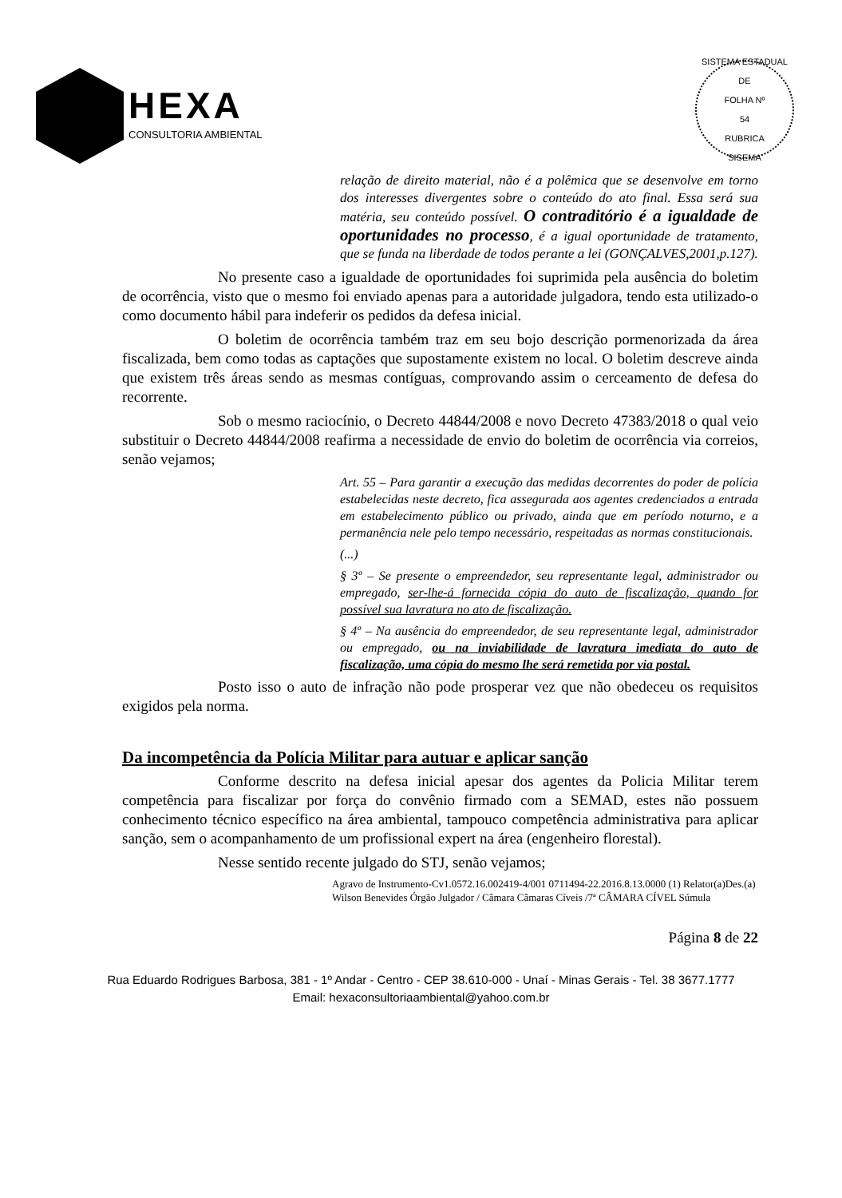HEXA
CONSULTORIA AMBIENTAL
SISTEMA ESTADUAL DE
FOLHA Nº
54
RUBRICA
SISEMA
relação de direito material, não é a polêmica que se desenvolve em torno dos interesses divergentes sobre o conteúdo do ato final. Essa será sua matéria, seu conteúdo possível. O contraditório é a igualdade de oportunidades no processo, é a igual oportunidade de tratamento, que se funda na liberdade de todos perante a lei (GONÇALVES,2001,p.127).
No presente caso a igualdade de oportunidades foi suprimida pela ausência do boletim de ocorrência, visto que o mesmo foi enviado apenas para a autoridade julgadora, tendo esta utilizado-o como documento hábil para indeferir os pedidos da defesa inicial.
O boletim de ocorrência também traz em seu bojo descrição pormenorizada da área fiscalizada, bem como todas as captações que supostamente existem no local. O boletim descreve ainda que existem três áreas sendo as mesmas contíguas, comprovando assim o cerceamento de defesa do recorrente.
Sob o mesmo raciocínio, o Decreto 44844/2008 e novo Decreto 47383/2018 o qual veio substituir o Decreto 44844/2008 reafirma a necessidade de envio do boletim de ocorrência via correios, senão vejamos;
Art. 55 – Para garantir a execução das medidas decorrentes do poder de polícia estabelecidas neste decreto, fica assegurada aos agentes credenciados a entrada em estabelecimento público ou privado, ainda que em período noturno, e a permanência nele pelo tempo necessário, respeitadas as normas constitucionais.
(...)
§ 3º – Se presente o empreendedor, seu representante legal, administrador ou empregado, ser-lhe-á fornecida cópia do auto de fiscalização, quando for possível sua lavratura no ato de fiscalização.
§ 4º – Na ausência do empreendedor, de seu representante legal, administrador ou empregado, ou na inviabilidade de lavratura imediata do auto de fiscalização, uma cópia do mesmo lhe será remetida por via postal.
Posto isso o auto de infração não pode prosperar vez que não obedeceu os requisitos exigidos pela norma.
Da incompetência da Polícia Militar para autuar e aplicar sanção
Conforme descrito na defesa inicial apesar dos agentes da Policia Militar terem competência para fiscalizar por força do convênio firmado com a SEMAD, estes não possuem conhecimento técnico específico na área ambiental, tampouco competência administrativa para aplicar sanção, sem o acompanhamento de um profissional expert na área (engenheiro florestal).
Nesse sentido recente julgado do STJ, senão vejamos;
Agravo de Instrumento-Cv1.0572.16.002419-4/001 0711494-22.2016.8.13.0000 (1) Relator(a)Des.(a) Wilson Benevides Órgão Julgador / Câmara Câmaras Cíveis /7ª CÂMARA CÍVEL Súmula
Página 8 de 22
Rua Eduardo Rodrigues Barbosa, 381 - 1º Andar - Centro - CEP 38.610-000 - Unaí - Minas Gerais - Tel. 38 3677.1777
Email: hexaconsultoriaambiental@yahoo.com.br